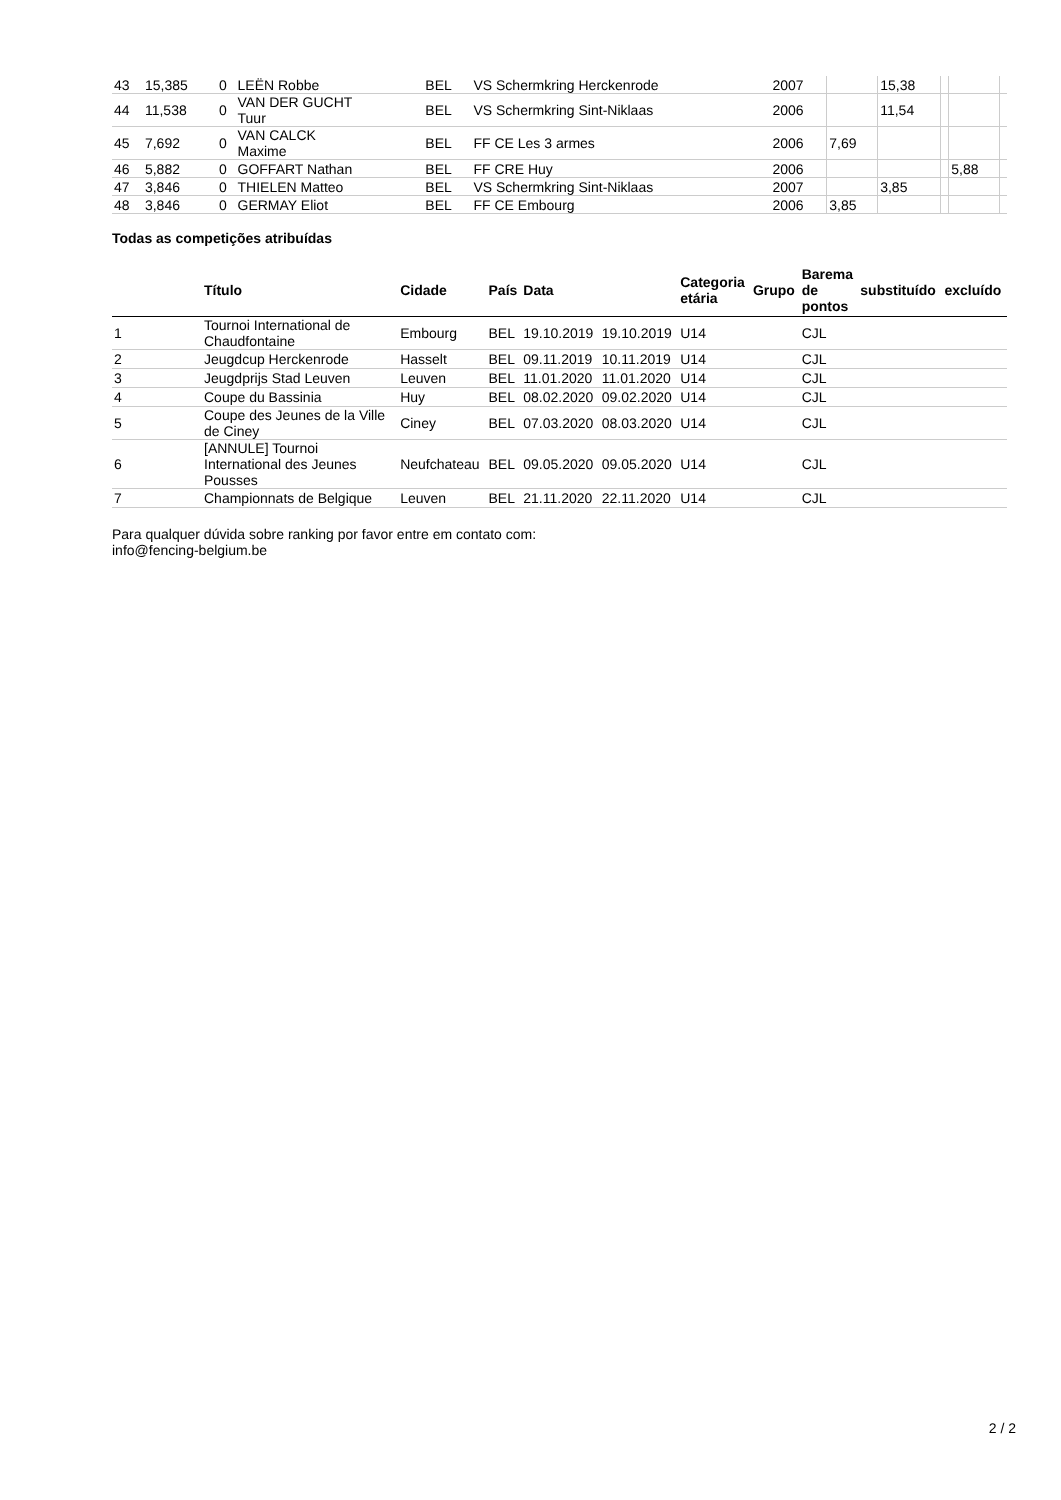| 43 | 15,385 | 0 | LEËN Robbe | BEL | VS Schermkring Herckenrode | 2007 | | 15,38 | | | |
| 44 | 11,538 | 0 | VAN DER GUCHT Tuur | BEL | VS Schermkring Sint-Niklaas | 2006 | | 11,54 | | | |
| 45 | 7,692 | 0 | VAN CALCK Maxime | BEL | FF CE Les 3 armes | 2006 | 7,69 | | | | |
| 46 | 5,882 | 0 | GOFFART Nathan | BEL | FF CRE Huy | 2006 | | | | 5,88 | |
| 47 | 3,846 | 0 | THIELEN Matteo | BEL | VS Schermkring Sint-Niklaas | 2007 | | 3,85 | | | |
| 48 | 3,846 | 0 | GERMAY Eliot | BEL | FF CE Embourg | 2006 | 3,85 | | | | |
Todas as competições atribuídas
| | Título | Cidade | País | Data | | Categoria etária | Grupo | Barema de pontos | substituído | excluído |
| --- | --- | --- | --- | --- | --- | --- | --- | --- | --- | --- |
| 1 | Tournoi International de Chaudfontaine | Embourg | BEL | 19.10.2019 | 19.10.2019 | U14 | | CJL | | |
| 2 | Jeugdcup Herckenrode | Hasselt | BEL | 09.11.2019 | 10.11.2019 | U14 | | CJL | | |
| 3 | Jeugdprijs Stad Leuven | Leuven | BEL | 11.01.2020 | 11.01.2020 | U14 | | CJL | | |
| 4 | Coupe du Bassinia | Huy | BEL | 08.02.2020 | 09.02.2020 | U14 | | CJL | | |
| 5 | Coupe des Jeunes de la Ville de Ciney | Ciney | BEL | 07.03.2020 | 08.03.2020 | U14 | | CJL | | |
| 6 | [ANNULE] Tournoi International des Jeunes Pousses | Neufchateau | BEL | 09.05.2020 | 09.05.2020 | U14 | | CJL | | |
| 7 | Championnats de Belgique | Leuven | BEL | 21.11.2020 | 22.11.2020 | U14 | | CJL | | |
Para qualquer dúvida sobre ranking por favor entre em contato com:
info@fencing-belgium.be
2 / 2